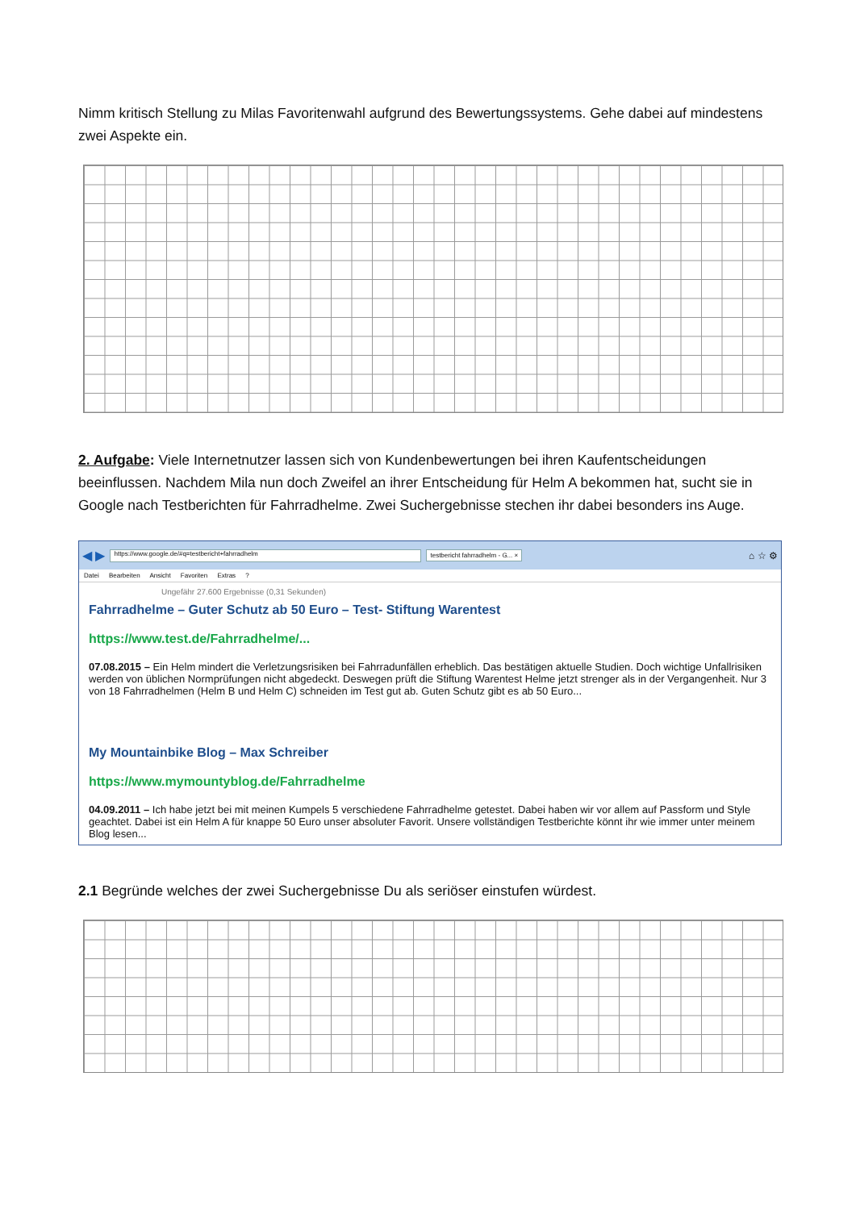Nimm kritisch Stellung zu Milas Favoritenwahl aufgrund des Bewertungssystems. Gehe dabei auf mindestens zwei Aspekte ein.
2. Aufgabe: Viele Internetnutzer lassen sich von Kundenbewertungen bei ihren Kaufentscheidungen beeinflussen. Nachdem Mila nun doch Zweifel an ihrer Entscheidung für Helm A bekommen hat, sucht sie in Google nach Testberichten für Fahrradhelme. Zwei Suchergebnisse stechen ihr dabei besonders ins Auge.
◀ ▶ https://www.google.de/#q=testbericht+fahrradhelm testbericht fahrradhelm - G... × ⌂ ☆ ⚙
Datei Bearbeiten Ansicht Favoriten Extras ?
Ungefähr 27.600 Ergebnisse (0,31 Sekunden)
Fahrradhelme – Guter Schutz ab 50 Euro – Test- Stiftung Warentest
https://www.test.de/Fahrradhelme/...
07.08.2015 – Ein Helm mindert die Verletzungsrisiken bei Fahrradunfällen erheblich. Das bestätigen aktuelle Studien. Doch wichtige Unfallrisiken werden von üblichen Normprüfungen nicht abgedeckt. Deswegen prüft die Stiftung Warentest Helme jetzt strenger als in der Vergangenheit. Nur 3 von 18 Fahrradhelmen (Helm B und Helm C) schneiden im Test gut ab. Guten Schutz gibt es ab 50 Euro...
My Mountainbike Blog – Max Schreiber
https://www.mymountyblog.de/Fahrradhelme
04.09.2011 – Ich habe jetzt bei mit meinen Kumpels 5 verschiedene Fahrradhelme getestet. Dabei haben wir vor allem auf Passform und Style geachtet. Dabei ist ein Helm A für knappe 50 Euro unser absoluter Favorit. Unsere vollständigen Testberichte könnt ihr wie immer unter meinem Blog lesen...
2.1 Begründe welches der zwei Suchergebnisse Du als seriöser einstufen würdest.